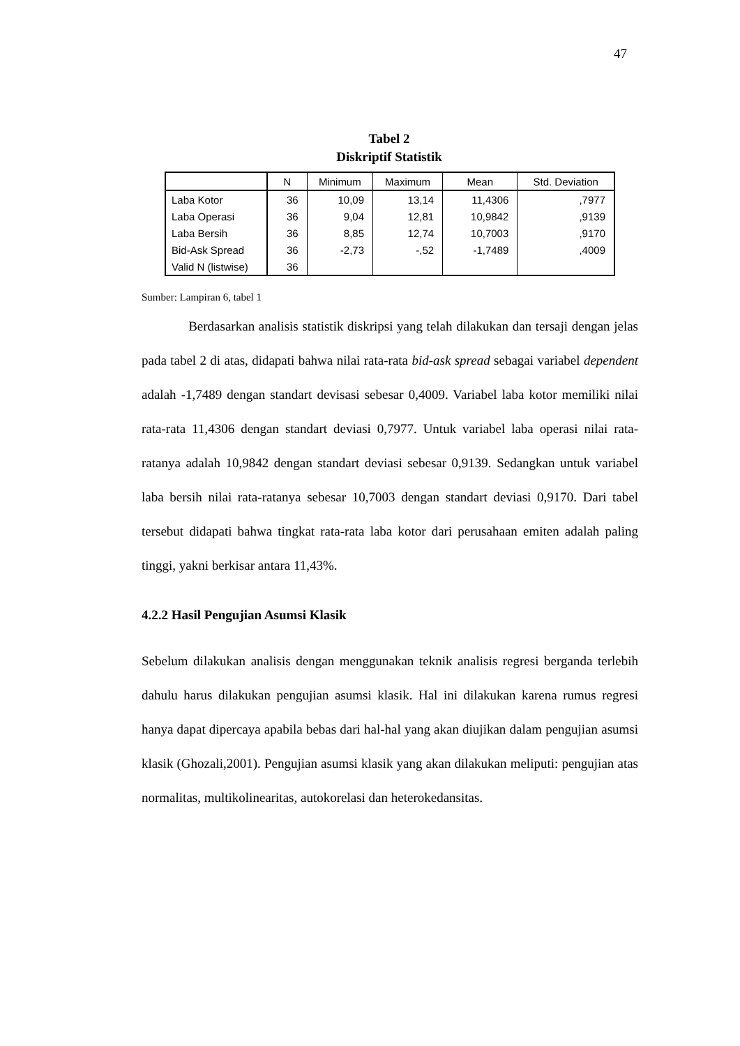47
Tabel 2
Diskriptif Statistik
| | N | Minimum | Maximum | Mean | Std. Deviation |
| --- | --- | --- | --- | --- | --- |
| Laba Kotor | 36 | 10,09 | 13,14 | 11,4306 | ,7977 |
| Laba Operasi | 36 | 9,04 | 12,81 | 10,9842 | ,9139 |
| Laba Bersih | 36 | 8,85 | 12,74 | 10,7003 | ,9170 |
| Bid-Ask Spread | 36 | -2,73 | -,52 | -1,7489 | ,4009 |
| Valid N (listwise) | 36 | | | | |
Sumber: Lampiran 6, tabel 1
Berdasarkan analisis statistik diskripsi yang telah dilakukan dan tersaji dengan jelas pada tabel 2 di atas, didapati bahwa nilai rata-rata bid-ask spread sebagai variabel dependent adalah -1,7489 dengan standart devisasi sebesar 0,4009. Variabel laba kotor memiliki nilai rata-rata 11,4306 dengan standart deviasi 0,7977. Untuk variabel laba operasi nilai rata-ratanya adalah 10,9842 dengan standart deviasi sebesar 0,9139. Sedangkan untuk variabel laba bersih nilai rata-ratanya sebesar 10,7003 dengan standart deviasi 0,9170. Dari tabel tersebut didapati bahwa tingkat rata-rata laba kotor dari perusahaan emiten adalah paling tinggi, yakni berkisar antara 11,43%.
4.2.2 Hasil Pengujian Asumsi Klasik
Sebelum dilakukan analisis dengan menggunakan teknik analisis regresi berganda terlebih dahulu harus dilakukan pengujian asumsi klasik. Hal ini dilakukan karena rumus regresi hanya dapat dipercaya apabila bebas dari hal-hal yang akan diujikan dalam pengujian asumsi klasik (Ghozali,2001). Pengujian asumsi klasik yang akan dilakukan meliputi: pengujian atas normalitas, multikolinearitas, autokorelasi dan heterokedansitas.